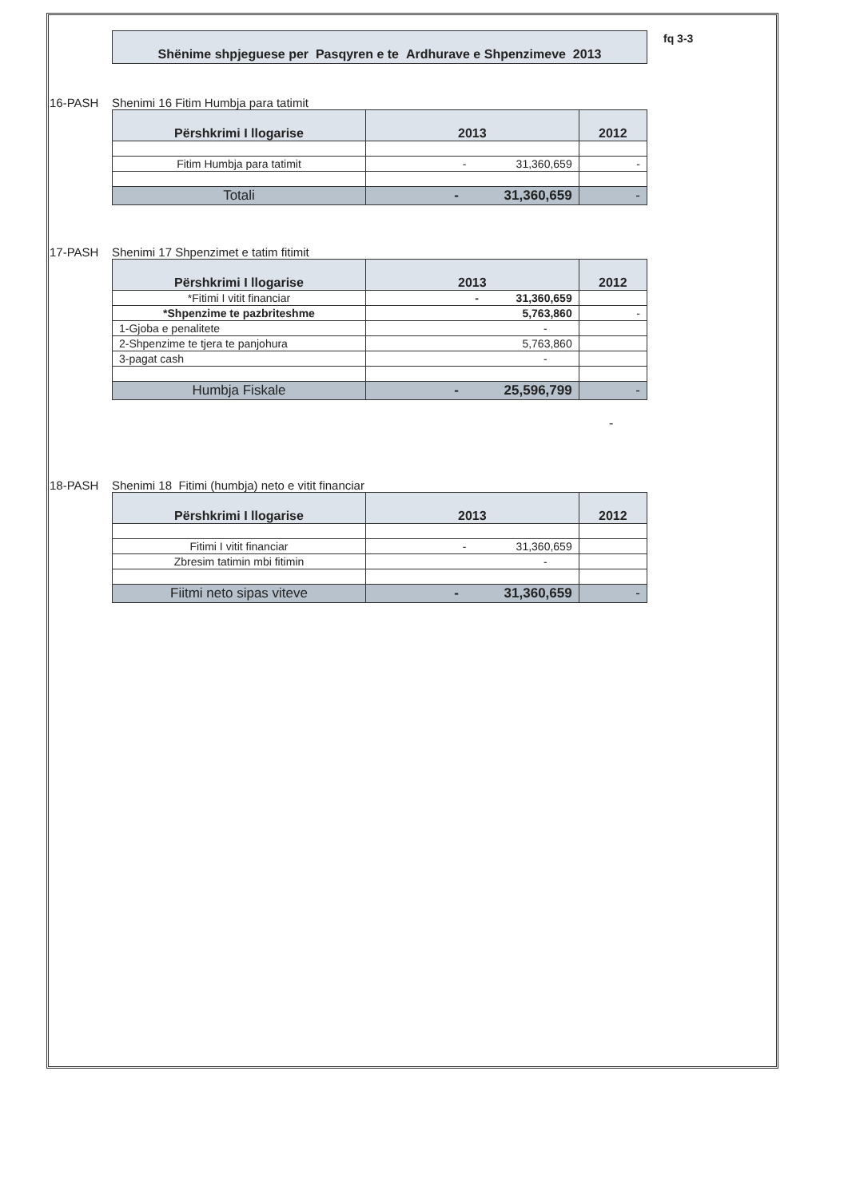Shënime shpjeguese per Pasqyren e te Ardhurave e Shpenzimeve 2013
fq 3-3
16-PASH Shenimi 16 Fitim Humbja para tatimit
| Përshkrimi I llogarise | 2013 | 2012 |
| --- | --- | --- |
| Fitim Humbja para tatimit | - 31,360,659 | - |
| Totali | - 31,360,659 | - |
17-PASH Shenimi 17 Shpenzimet e tatim fitimit
| Përshkrimi I llogarise | 2013 | 2012 |
| --- | --- | --- |
| *Fitimi I vitit financiar | - 31,360,659 | |
| *Shpenzime te pazbriteshme | 5,763,860 | - |
| 1-Gjoba e penalitete | - | |
| 2-Shpenzime te tjera te panjohura | 5,763,860 | |
| 3-pagat cash | - | |
| Humbja Fiskale | - 25,596,799 | - |
-
18-PASH Shenimi 18 Fitimi (humbja) neto e vitit financiar
| Përshkrimi I llogarise | 2013 | 2012 |
| --- | --- | --- |
| Fitimi I vitit financiar | - 31,360,659 | |
| Zbresim tatimin mbi fitimin | - | |
| Fiitmi neto sipas viteve | - 31,360,659 | - |